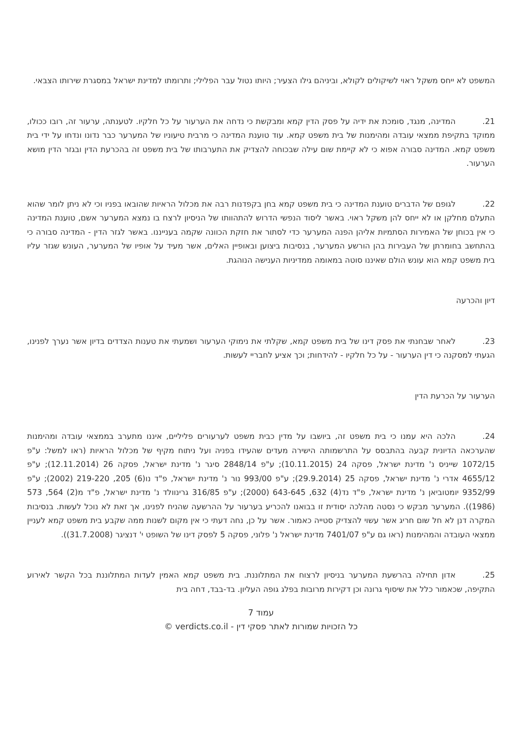המשפט לא ייחס משקל ראוי לשיקולים לקולא, וביניהם גילו הצעיר; היותו נטול עבר הפלילי; ותרומתו למדינת ישראל במסגרת שירותו הצבאי.
21. המדינה, מנגד, סומכת את ידיה על פסק הדין קמא ומבקשת כי נדחה את הערעור על כל חלקיו. לטענתה, ערעור זה, רובו ככולו, ממוקד בתקיפת ממצאי עובדה ומהימנות של בית משפט קמא. עוד טוענת המדינה כי מרבית טיעוניו של המערער כבר נדונו ונדחו על ידי בית משפט קמא. המדינה סבורה אפוא כי לא קיימת שום עילה שבכוחה להצדיק את התערבותו של בית משפט זה בהכרעת הדין ובגזר הדין מושא הערעור.
22. לגופם של הדברים טוענת המדינה כי בית משפט קמא בחן בקפדנות רבה את מכלול הראיות שהובאו בפניו וכי לא ניתן לומר שהוא התעלם מחלקן או לא ייחס להן משקל ראוי. באשר ליסוד הנפשי הדרוש להתהוותו של הניסיון לרצח בו נמצא המערער אשם, טוענת המדינה כי אין בכוחן של האמירות הסתמיות אליהן הפנה המערער כדי לסתור את חזקת הכוונה שקמה בענייננו. באשר לגזר הדין - המדינה סבורה כי בהתחשב בחומרתן של העבירות בהן הורשע המערער, בנסיבות ביצוען ובאופיין האלים, אשר מעיד על אופיו של המערער, העונש שגזר עליו בית משפט קמא הוא עונש הולם שאיננו סוטה במאומה ממדיניות הענישה הנוהגת.
דיון והכרעה
23. לאחר שבחנתי את פסק דינו של בית משפט קמא, שקלתי את נימוקי הערעור ושמעתי את טענות הצדדים בדיון אשר נערך לפנינו, הגעתי למסקנה כי דין הערעור - על כל חלקיו - להידחות; וכך אציע לחבריי לעשות.
הערעור על הכרעת הדין
24. הלכה היא עמנו כי בית משפט זה, ביושבו על מדין כבית משפט לערעורים פליליים, איננו מתערב בממצאי עובדה ומהימנות שהערכאה הדיונית קבעה בהתבסס על התרשמותה הישירה מעדים שהעידו בפניה ועל ניתוח מקיף של מכלול הראיות (ראו למשל: ע"פ 1072/15 שייניס נ' מדינת ישראל, פסקה 24 (10.11.2015); ע"פ 2848/14 סיגר נ' מדינת ישראל, פסקה 26 (12.11.2014); ע"פ 4655/12 אדרי נ' מדינת ישראל, פסקה 25 (29.9.2014); ע"פ 993/00 נור נ' מדינת ישראל, פ"ד נו(6) 205, 219-220 (2002); ע"פ 9352/99 יומטוביאן נ' מדינת ישראל, פ"ד נד(4) 632, 643-645 (2000); ע"פ 316/85 גרינוולד נ' מדינת ישראל, פ"ד מ(2) 564, 573 (1986)). המערער מבקש כי נסטה מהלכה יסודית זו בבואנו להכריע בערעור על ההרשעה שהניח לפנינו, אך זאת לא נוכל לעשות. בנסיבות המקרה דנן לא חל שום חריג אשר עשוי להצדיק סטייה כאמור. אשר על כן, נחה דעתי כי אין מקום לשנות ממה שקבע בית משפט קמא לעניין ממצאי העובדה והמהימנות (ראו גם ע"פ 7401/07 מדינת ישראל נ' פלוני, פסקה 5 לפסק דינו של השופט י' דנציגר (31.7.2008)).
25. אדון תחילה בהרשעת המערער בניסיון לרצוח את המתלוננת. בית משפט קמא האמין לעדות המתלוננת בכל הקשר לאירוע התקיפה, שכאמור כלל את שיסוף גרונה וכן דקירות מרובות בפלג גופה העליון. בד-בבד, דחה בית
עמוד 7
כל הזכויות שמורות לאתר פסקי דין - verdicts.co.il ©